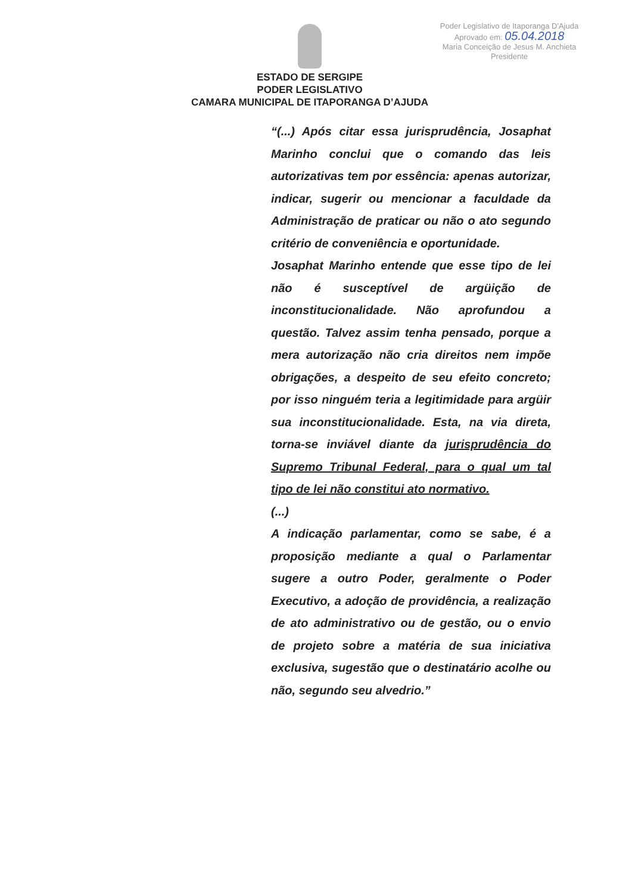Poder Legislativo de Itaporanga D'Ajuda
Aprovado em: 05.04.2018
Maria Conceição de Jesus M. Anchieta
Presidente
ESTADO DE SERGIPE
PODER LEGISLATIVO
CAMARA MUNICIPAL DE ITAPORANGA D’AJUDA
“(...) Após citar essa jurisprudência, Josaphat Marinho conclui que o comando das leis autorizativas tem por essência: apenas autorizar, indicar, sugerir ou mencionar a faculdade da Administração de praticar ou não o ato segundo critério de conveniência e oportunidade.
Josaphat Marinho entende que esse tipo de lei não é susceptível de argüição de inconstitucionalidade. Não aprofundou a questão. Talvez assim tenha pensado, porque a mera autorização não cria direitos nem impõe obrigações, a despeito de seu efeito concreto; por isso ninguém teria a legitimidade para argüir sua inconstitucionalidade. Esta, na via direta, torna-se inviável diante da jurisprudência do Supremo Tribunal Federal, para o qual um tal tipo de lei não constitui ato normativo.
(...)
A indicação parlamentar, como se sabe, é a proposição mediante a qual o Parlamentar sugere a outro Poder, geralmente o Poder Executivo, a adoção de providência, a realização de ato administrativo ou de gestão, ou o envio de projeto sobre a matéria de sua iniciativa exclusiva, sugestão que o destinatário acolhe ou não, segundo seu alvedrio.”